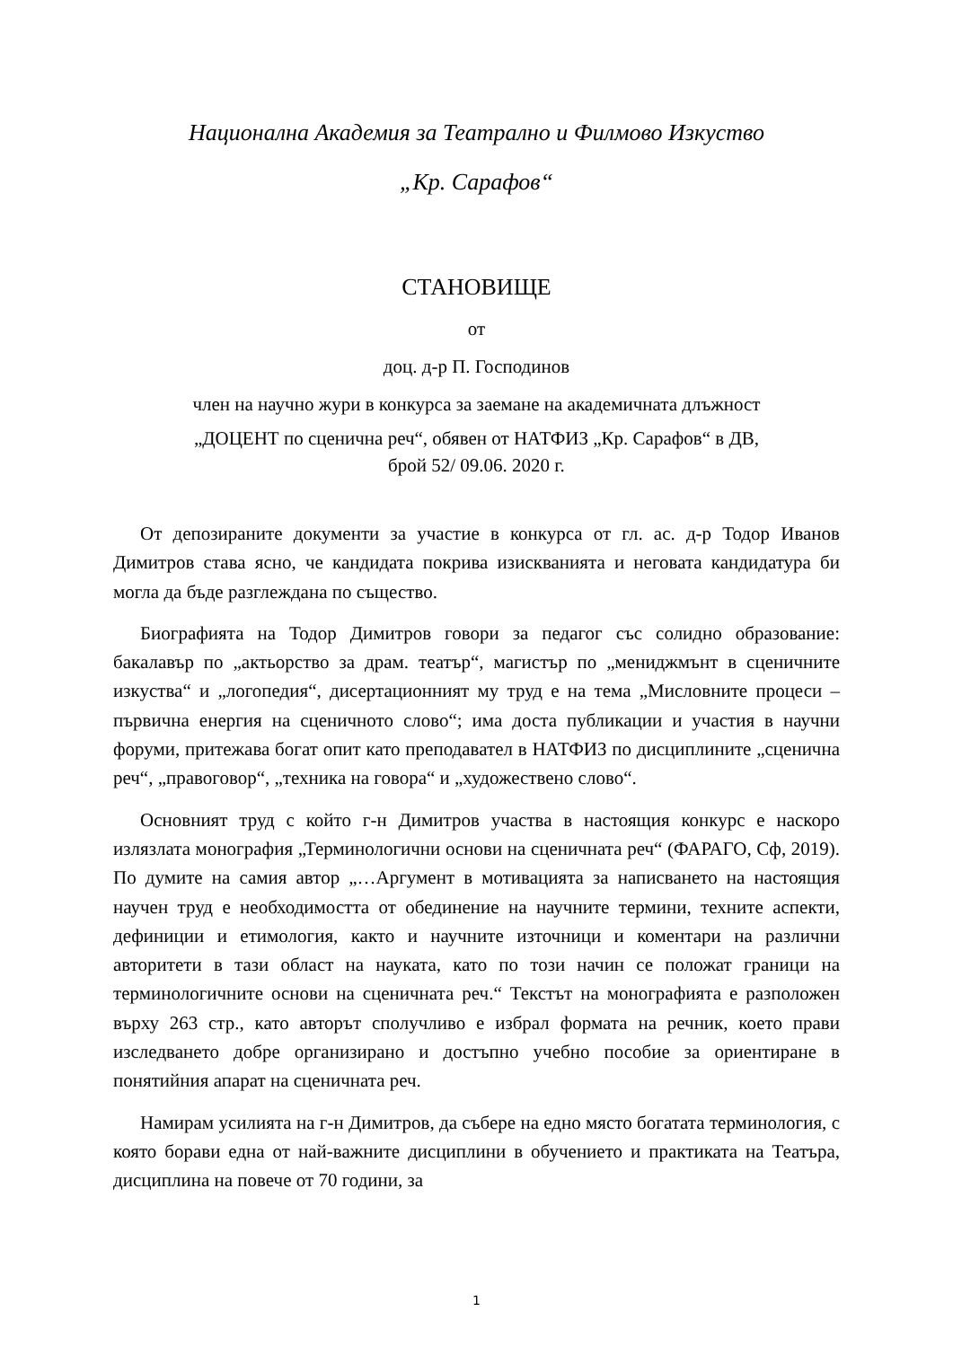Национална Академия за Театрално и Филмово Изкуство
„Кр. Сарафов“
СТАНОВИЩЕ
от
доц. д-р П. Господинов
член на научно жури в конкурса за заемане на академичната длъжност
„ДОЦЕНТ по сценична реч“, обявен от НАТФИЗ „Кр. Сарафов“ в ДВ,
брой 52/ 09.06. 2020 г.
От депозираните документи за участие в конкурса от гл. ас. д-р Тодор Иванов Димитров става ясно, че кандидата покрива изискванията и неговата кандидатура би могла да бъде разглеждана по същество.
Биографията на Тодор Димитров говори за педагог със солидно образование: бакалавър по „актьорство за драм. театър“, магистър по „мениджмънт в сценичните изкуства“ и „логопедия“, дисертационният му труд е на тема „Мисловните процеси – първична енергия на сценичното слово“; има доста публикации и участия в научни форуми, притежава богат опит като преподавател в НАТФИЗ по дисциплините „сценична реч“, „правоговор“, „техника на говора“ и „художествено слово“.
Основният труд с който г-н Димитров участва в настоящия конкурс е наскоро излязлата монография „Терминологични основи на сценичната реч“ (ФАРАГО, Сф, 2019). По думите на самия автор „…Аргумент в мотивацията за написването на настоящия научен труд е необходимостта от обединение на научните термини, техните аспекти, дефиниции и етимология, както и научните източници и коментари на различни авторитети в тази област на науката, като по този начин се положат граници на терминологичните основи на сценичната реч.“ Текстът на монографията е разположен върху 263 стр., като авторът сполучливо е избрал формата на речник, което прави изследването добре организирано и достъпно учебно пособие за ориентиране в понятийния апарат на сценичната реч.
Намирам усилията на г-н Димитров, да събере на едно място богатата терминология, с която борави една от най-важните дисциплини в обучението и практиката на Театъра, дисциплина на повече от 70 години, за
1